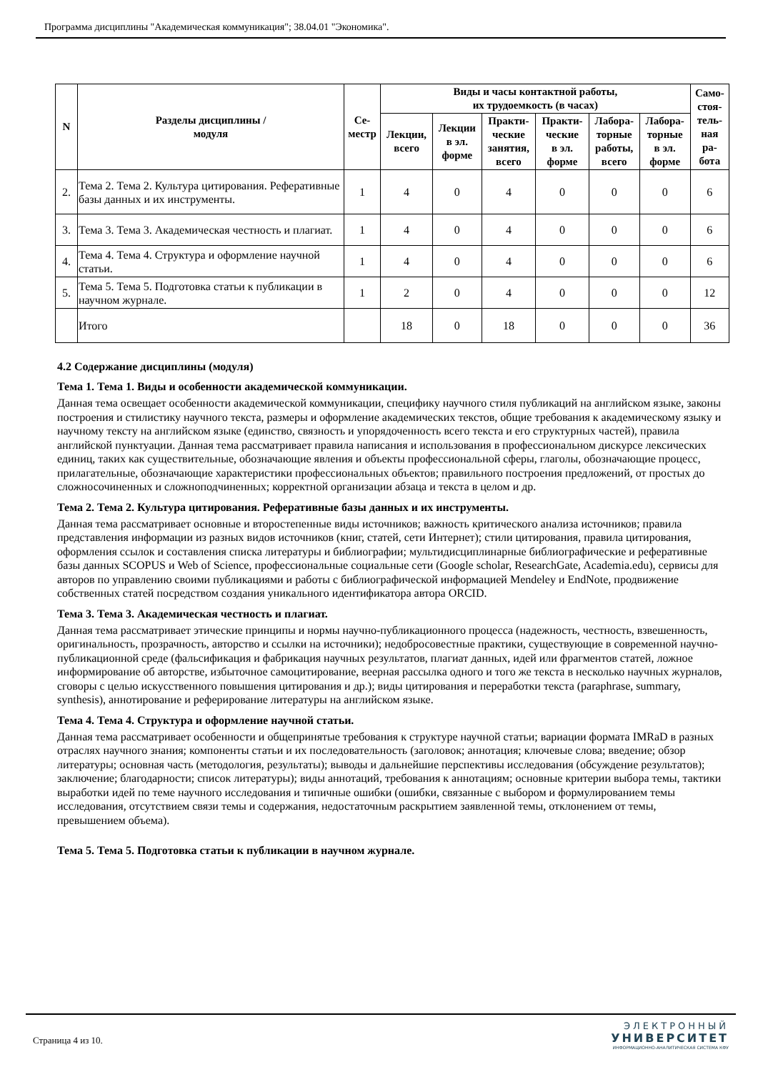Программа дисциплины "Академическая коммуникация"; 38.04.01 "Экономика".
| N | Разделы дисциплины / модуля | Се- местр | Виды и часы контактной работы, их трудоемкость (в часах) | | | | | | Само- стоя- тель- ная ра- бота |
| --- | --- | --- | --- | --- | --- | --- | --- | --- | --- |
| | | | Лекции, всего | Лекции в эл. форме | Практи- ческие занятия, всего | Практи- ческие в эл. форме | Лабора- торные работы, всего | Лабора- торные в эл. форме | |
| 2. | Тема 2. Тема 2. Культура цитирования. Реферативные базы данных и их инструменты. | 1 | 4 | 0 | 4 | 0 | 0 | 0 | 6 |
| 3. | Тема 3. Тема 3. Академическая честность и плагиат. | 1 | 4 | 0 | 4 | 0 | 0 | 0 | 6 |
| 4. | Тема 4. Тема 4. Структура и оформление научной статьи. | 1 | 4 | 0 | 4 | 0 | 0 | 0 | 6 |
| 5. | Тема 5. Тема 5. Подготовка статьи к публикации в научном журнале. | 1 | 2 | 0 | 4 | 0 | 0 | 0 | 12 |
| | Итого | | 18 | 0 | 18 | 0 | 0 | 0 | 36 |
4.2 Содержание дисциплины (модуля)
Тема 1. Тема 1. Виды и особенности академической коммуникации.
Данная тема освещает особенности академической коммуникации, специфику научного стиля публикаций на английском языке, законы построения и стилистику научного текста, размеры и оформление академических текстов, общие требования к академическому языку и научному тексту на английском языке (единство, связность и упорядоченность всего текста и его структурных частей), правила английской пунктуации. Данная тема рассматривает правила написания и использования в профессиональном дискурсе лексических единиц, таких как существительные, обозначающие явления и объекты профессиональной сферы, глаголы, обозначающие процесс, прилагательные, обозначающие характеристики профессиональных объектов; правильного построения предложений, от простых до сложносочиненных и сложноподчиненных; корректной организации абзаца и текста в целом и др.
Тема 2. Тема 2. Культура цитирования. Реферативные базы данных и их инструменты.
Данная тема рассматривает основные и второстепенные виды источников; важность критического анализа источников; правила представления информации из разных видов источников (книг, статей, сети Интернет); стили цитирования, правила цитирования, оформления ссылок и составления списка литературы и библиографии; мультидисциплинарные библиографические и реферативные базы данных SCOPUS и Web of Science, профессиональные социальные сети (Google scholar, ResearchGate, Academia.edu), сервисы для авторов по управлению своими публикациями и работы с библиографической информацией Mendeley и EndNote, продвижение собственных статей посредством создания уникального идентификатора автора ORCID.
Тема 3. Тема 3. Академическая честность и плагиат.
Данная тема рассматривает этические принципы и нормы научно-публикационного процесса (надежность, честность, взвешенность, оригинальность, прозрачность, авторство и ссылки на источники); недобросовестные практики, существующие в современной научно-публикационной среде (фальсификация и фабрикация научных результатов, плагиат данных, идей или фрагментов статей, ложное информирование об авторстве, избыточное самоцитирование, веерная рассылка одного и того же текста в несколько научных журналов, сговоры с целью искусственного повышения цитирования и др.); виды цитирования и переработки текста (paraphrase, summary, synthesis), аннотирование и реферирование литературы на английском языке.
Тема 4. Тема 4. Структура и оформление научной статьи.
Данная тема рассматривает особенности и общепринятые требования к структуре научной статьи; вариации формата IMRaD в разных отраслях научного знания; компоненты статьи и их последовательность (заголовок; аннотация; ключевые слова; введение; обзор литературы; основная часть (методология, результаты); выводы и дальнейшие перспективы исследования (обсуждение результатов); заключение; благодарности; список литературы); виды аннотаций, требования к аннотациям; основные критерии выбора темы, тактики выработки идей по теме научного исследования и типичные ошибки (ошибки, связанные с выбором и формулированием темы исследования, отсутствием связи темы и содержания, недостаточным раскрытием заявленной темы, отклонением от темы, превышением объема).
Тема 5. Тема 5. Подготовка статьи к публикации в научном журнале.
Страница 4 из 10.
ЭЛЕКТРОННЫЙ
УНИВЕРСИТЕТ
ИНФОРМАЦИОННО-АНАЛИТИЧЕСКАЯ СИСТЕМА КФУ